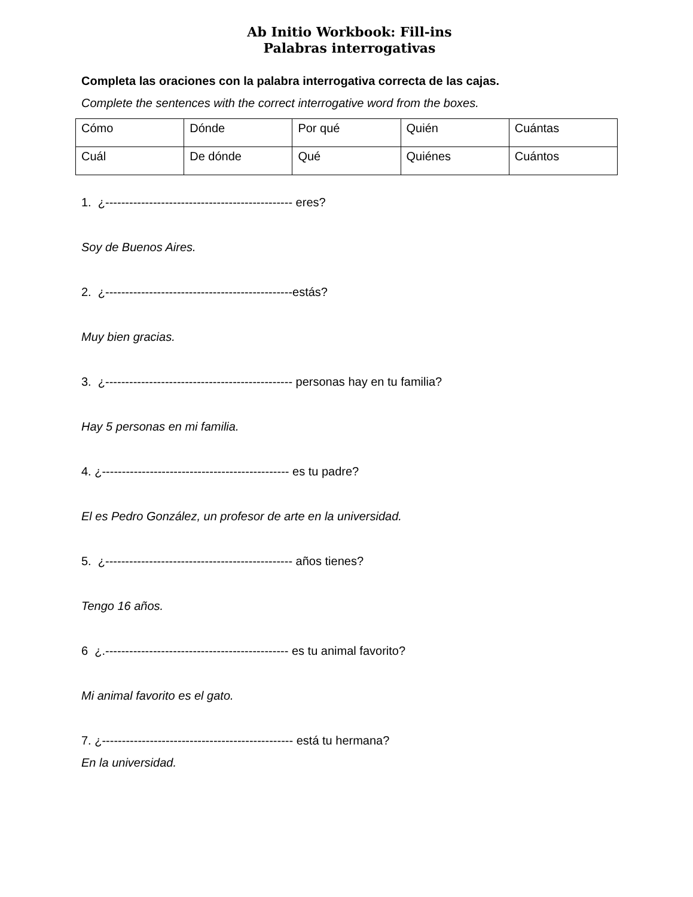Ab Initio Workbook: Fill-ins
Palabras interrogativas
Completa las oraciones con la palabra interrogativa correcta de las cajas.
Complete the sentences with the correct interrogative word from the boxes.
| Cómo | Dónde | Por qué | Quién | Cuántas |
| Cuál | De dónde | Qué | Quiénes | Cuántos |
1. ¿----------------------------------------------- eres?
Soy de Buenos Aires.
2. ¿-----------------------------------------------estás?
Muy bien gracias.
3. ¿----------------------------------------------- personas hay en tu familia?
Hay 5 personas en mi familia.
4. ¿----------------------------------------------- es tu padre?
El es Pedro González, un profesor de arte en la universidad.
5. ¿----------------------------------------------- años tienes?
Tengo 16 años.
6 ¿.---------------------------------------------- es tu animal favorito?
Mi animal favorito es el gato.
7. ¿------------------------------------------------ está tu hermana?
En la universidad.